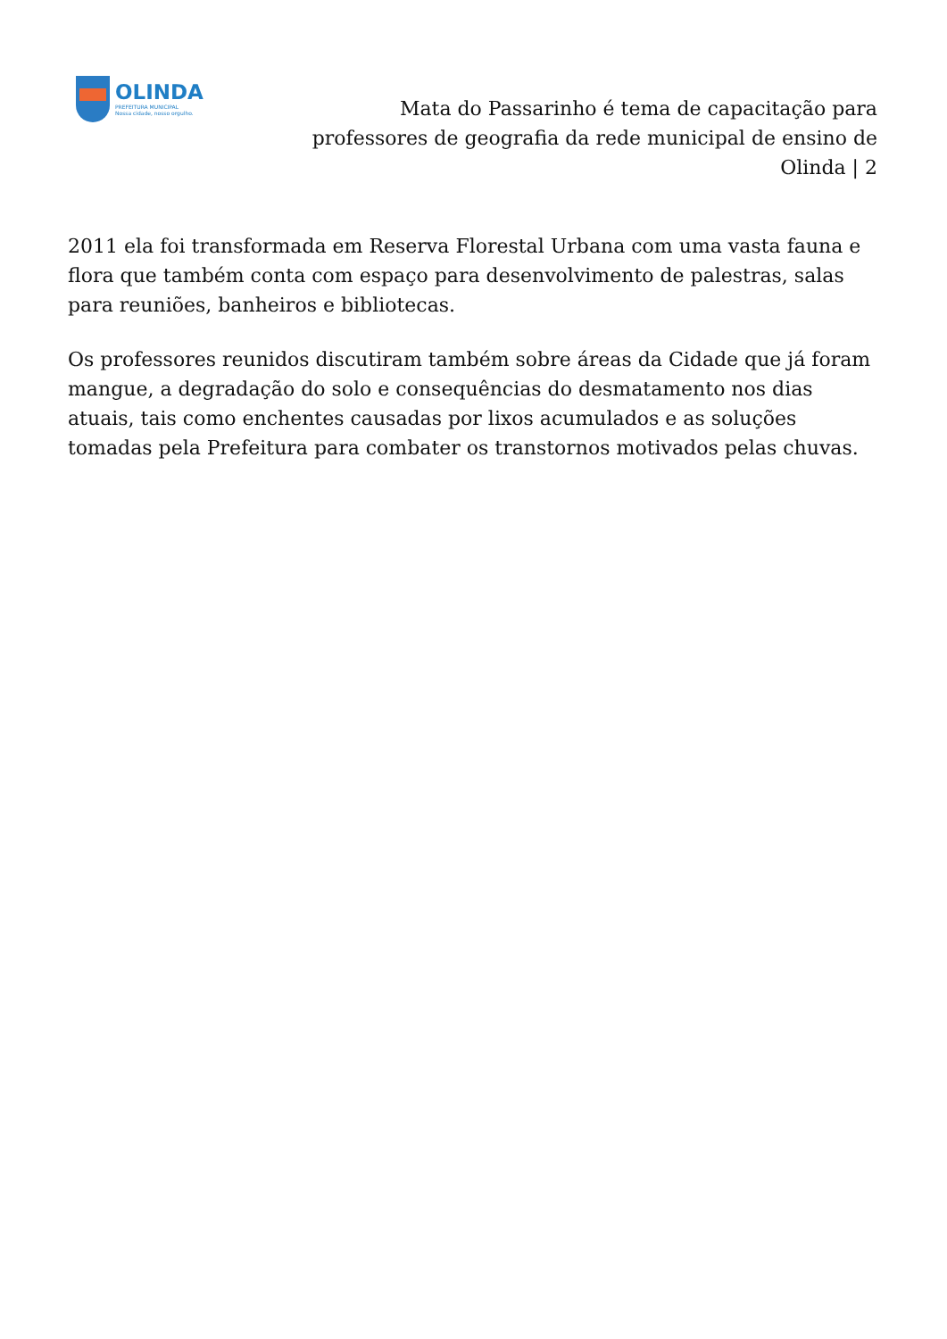OLINDA
PREFEITURA MUNICIPAL
Nossa cidade, nosso orgulho.
Mata do Passarinho é tema de capacitação para professores de geografia da rede municipal de ensino de Olinda | 2
2011 ela foi transformada em Reserva Florestal Urbana com uma vasta fauna e flora que também conta com espaço para desenvolvimento de palestras, salas para reuniões, banheiros e bibliotecas.
Os professores reunidos discutiram também sobre áreas da Cidade que já foram mangue, a degradação do solo e consequências do desmatamento nos dias atuais, tais como enchentes causadas por lixos acumulados e as soluções tomadas pela Prefeitura para combater os transtornos motivados pelas chuvas.